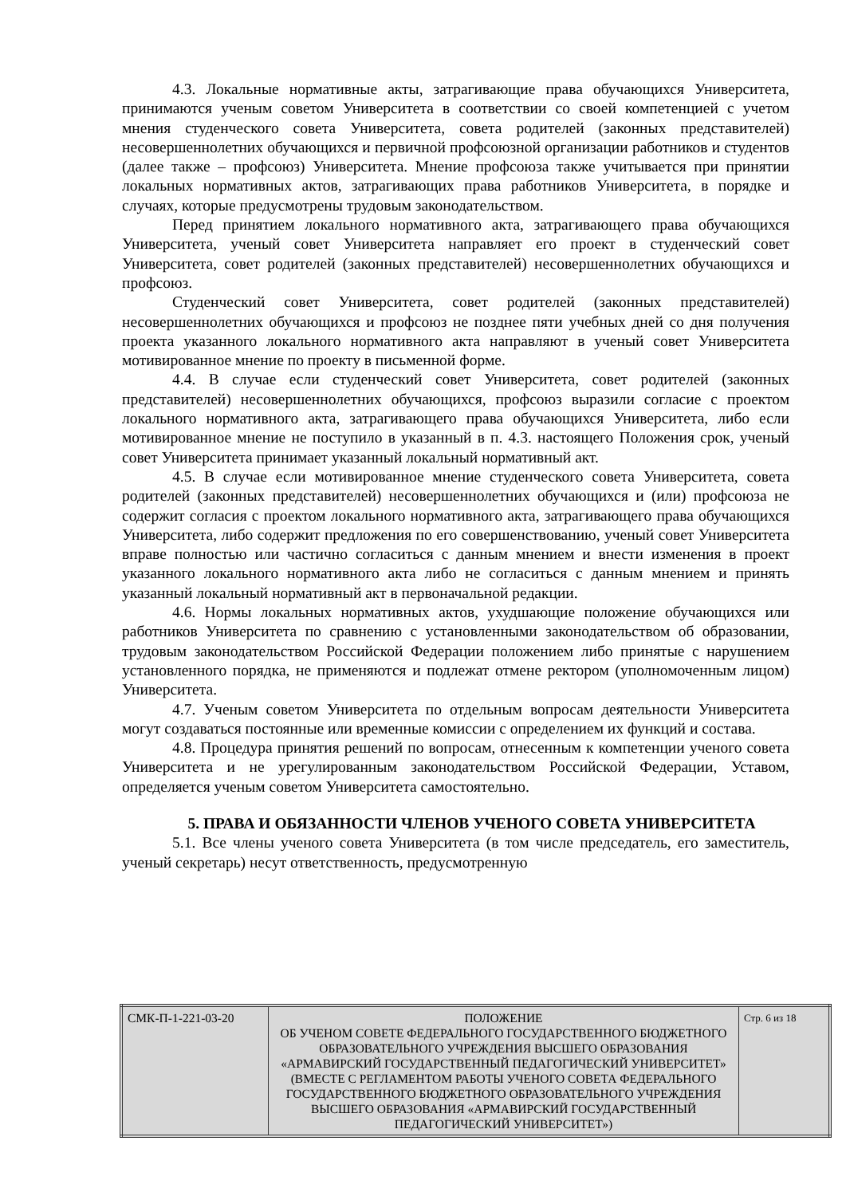4.3. Локальные нормативные акты, затрагивающие права обучающихся Университета, принимаются ученым советом Университета в соответствии со своей компетенцией с учетом мнения студенческого совета Университета, совета родителей (законных представителей) несовершеннолетних обучающихся и первичной профсоюзной организации работников и студентов (далее также – профсоюз) Университета. Мнение профсоюза также учитывается при принятии локальных нормативных актов, затрагивающих права работников Университета, в порядке и случаях, которые предусмотрены трудовым законодательством.
Перед принятием локального нормативного акта, затрагивающего права обучающихся Университета, ученый совет Университета направляет его проект в студенческий совет Университета, совет родителей (законных представителей) несовершеннолетних обучающихся и профсоюз.
Студенческий совет Университета, совет родителей (законных представителей) несовершеннолетних обучающихся и профсоюз не позднее пяти учебных дней со дня получения проекта указанного локального нормативного акта направляют в ученый совет Университета мотивированное мнение по проекту в письменной форме.
4.4. В случае если студенческий совет Университета, совет родителей (законных представителей) несовершеннолетних обучающихся, профсоюз выразили согласие с проектом локального нормативного акта, затрагивающего права обучающихся Университета, либо если мотивированное мнение не поступило в указанный в п. 4.3. настоящего Положения срок, ученый совет Университета принимает указанный локальный нормативный акт.
4.5. В случае если мотивированное мнение студенческого совета Университета, совета родителей (законных представителей) несовершеннолетних обучающихся и (или) профсоюза не содержит согласия с проектом локального нормативного акта, затрагивающего права обучающихся Университета, либо содержит предложения по его совершенствованию, ученый совет Университета вправе полностью или частично согласиться с данным мнением и внести изменения в проект указанного локального нормативного акта либо не согласиться с данным мнением и принять указанный локальный нормативный акт в первоначальной редакции.
4.6. Нормы локальных нормативных актов, ухудшающие положение обучающихся или работников Университета по сравнению с установленными законодательством об образовании, трудовым законодательством Российской Федерации положением либо принятые с нарушением установленного порядка, не применяются и подлежат отмене ректором (уполномоченным лицом) Университета.
4.7. Ученым советом Университета по отдельным вопросам деятельности Университета могут создаваться постоянные или временные комиссии с определением их функций и состава.
4.8. Процедура принятия решений по вопросам, отнесенным к компетенции ученого совета Университета и не урегулированным законодательством Российской Федерации, Уставом, определяется ученым советом Университета самостоятельно.
5. ПРАВА И ОБЯЗАННОСТИ ЧЛЕНОВ УЧЕНОГО СОВЕТА УНИВЕРСИТЕТА
5.1. Все члены ученого совета Университета (в том числе председатель, его заместитель, ученый секретарь) несут ответственность, предусмотренную
| СМК-П-1-221-03-20 | ПОЛОЖЕНИЕ ОБ УЧЕНОМ СОВЕТЕ ФЕДЕРАЛЬНОГО ГОСУДАРСТВЕННОГО БЮДЖЕТНОГО ОБРАЗОВАТЕЛЬНОГО УЧРЕЖДЕНИЯ ВЫСШЕГО ОБРАЗОВАНИЯ «АРМАВИРСКИЙ ГОСУДАРСТВЕННЫЙ ПЕДАГОГИЧЕСКИЙ УНИВЕРСИТЕТ» (ВМЕСТЕ С РЕГЛАМЕНТОМ РАБОТЫ УЧЕНОГО СОВЕТА ФЕДЕРАЛЬНОГО ГОСУДАРСТВЕННОГО БЮДЖЕТНОГО ОБРАЗОВАТЕЛЬНОГО УЧРЕЖДЕНИЯ ВЫСШЕГО ОБРАЗОВАНИЯ «АРМАВИРСКИЙ ГОСУДАРСТВЕННЫЙ ПЕДАГОГИЧЕСКИЙ УНИВЕРСИТЕТ») | Стр. 6 из 18 |